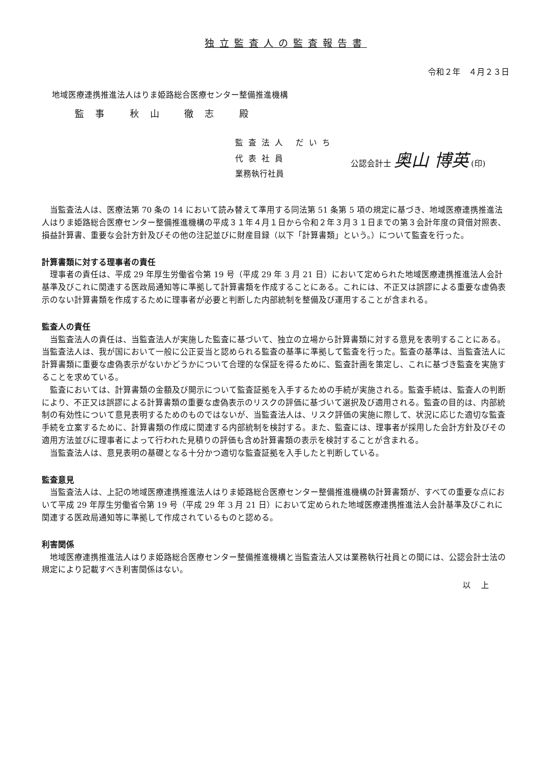独立監査人の監査報告書
令和２年　４月２３日
地域医療連携推進法人はりま姫路総合医療センター整備推進機構
監事 秋山 徹志 殿
監査法人 だいち
代表社員
業務執行社員
公認会計士 奥山 博英 (印)
当監査法人は、医療法第 70 条の 14 において読み替えて準用する同法第 51 条第 5 項の規定に基づき、地域医療連携推進法人はりま姫路総合医療センター整備推進機構の平成３１年４月１日から令和２年３月３１日までの第３会計年度の貸借対照表、損益計算書、重要な会計方針及びその他の注記並びに財産目録（以下「計算書類」という。）について監査を行った。
計算書類に対する理事者の責任
理事者の責任は、平成 29 年厚生労働省令第 19 号（平成 29 年 3 月 21 日）において定められた地域医療連携推進法人会計基準及びこれに関連する医政局通知等に準拠して計算書類を作成することにある。これには、不正又は誤謬による重要な虚偽表示のない計算書類を作成するために理事者が必要と判断した内部統制を整備及び運用することが含まれる。
監査人の責任
当監査法人の責任は、当監査法人が実施した監査に基づいて、独立の立場から計算書類に対する意見を表明することにある。当監査法人は、我が国において一般に公正妥当と認められる監査の基準に準拠して監査を行った。監査の基準は、当監査法人に計算書類に重要な虚偽表示がないかどうかについて合理的な保証を得るために、監査計画を策定し、これに基づき監査を実施することを求めている。
監査においては、計算書類の金額及び開示について監査証拠を入手するための手続が実施される。監査手続は、監査人の判断により、不正又は誤謬による計算書類の重要な虚偽表示のリスクの評価に基づいて選択及び適用される。監査の目的は、内部統制の有効性について意見表明するためのものではないが、当監査法人は、リスク評価の実施に際して、状況に応じた適切な監査手続を立案するために、計算書類の作成に関連する内部統制を検討する。また、監査には、理事者が採用した会計方針及びその適用方法並びに理事者によって行われた見積りの評価も含め計算書類の表示を検討することが含まれる。
当監査法人は、意見表明の基礎となる十分かつ適切な監査証拠を入手したと判断している。
監査意見
当監査法人は、上記の地域医療連携推進法人はりま姫路総合医療センター整備推進機構の計算書類が、すべての重要な点において平成 29 年厚生労働省令第 19 号（平成 29 年 3 月 21 日）において定められた地域医療連携推進法人会計基準及びこれに関連する医政局通知等に準拠して作成されているものと認める。
利害関係
地域医療連携推進法人はりま姫路総合医療センター整備推進機構と当監査法人又は業務執行社員との間には、公認会計士法の規定により記載すべき利害関係はない。
以上